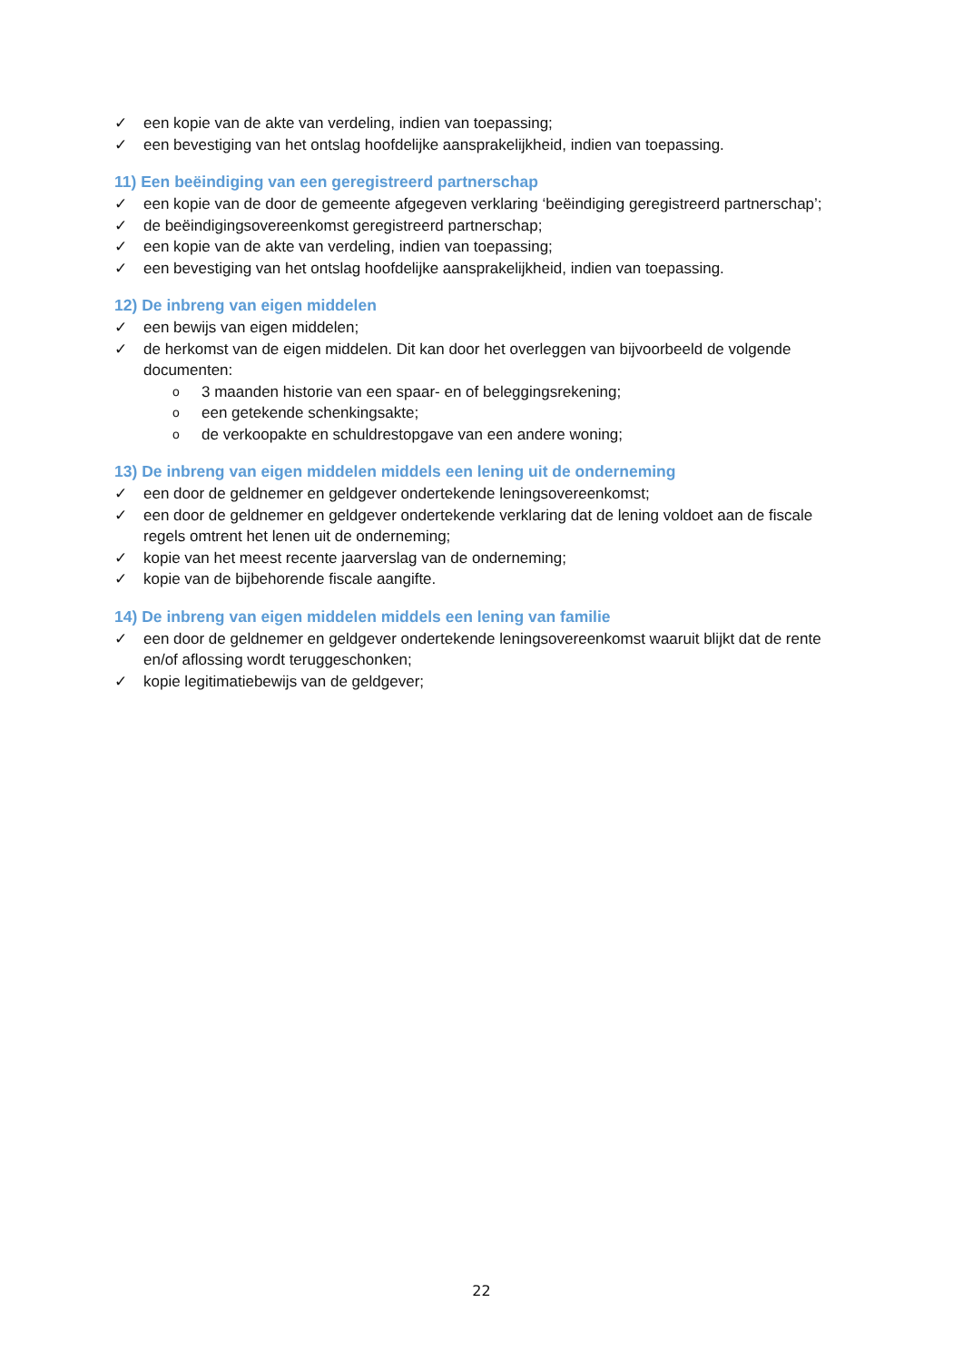✓ een kopie van de akte van verdeling, indien van toepassing;
✓ een bevestiging van het ontslag hoofdelijke aansprakelijkheid, indien van toepassing.
11) Een beëindiging van een geregistreerd partnerschap
✓ een kopie van de door de gemeente afgegeven verklaring ‘beëindiging geregistreerd partnerschap’;
✓ de beëindigingsovereenkomst geregistreerd partnerschap;
✓ een kopie van de akte van verdeling, indien van toepassing;
✓ een bevestiging van het ontslag hoofdelijke aansprakelijkheid, indien van toepassing.
12) De inbreng van eigen middelen
✓ een bewijs van eigen middelen;
✓ de herkomst van de eigen middelen. Dit kan door het overleggen van bijvoorbeeld de volgende documenten:
o 3 maanden historie van een spaar- en of beleggingsrekening;
oeen getekende schenkingsakte;
ode verkoopakte en schuldrestopgave van een andere woning;
13) De inbreng van eigen middelen middels een lening uit de onderneming
✓ een door de geldnemer en geldgever ondertekende leningsovereenkomst;
✓ een door de geldnemer en geldgever ondertekende verklaring dat de lening voldoet aan de fiscale regels omtrent het lenen uit de onderneming;
✓ kopie van het meest recente jaarverslag van de onderneming;
✓ kopie van de bijbehorende fiscale aangifte.
14) De inbreng van eigen middelen middels een lening van familie
✓ een door de geldnemer en geldgever ondertekende leningsovereenkomst waaruit blijkt dat de rente en/of aflossing wordt teruggeschonken;
✓ kopie legitimatiebewijs van de geldgever;
22